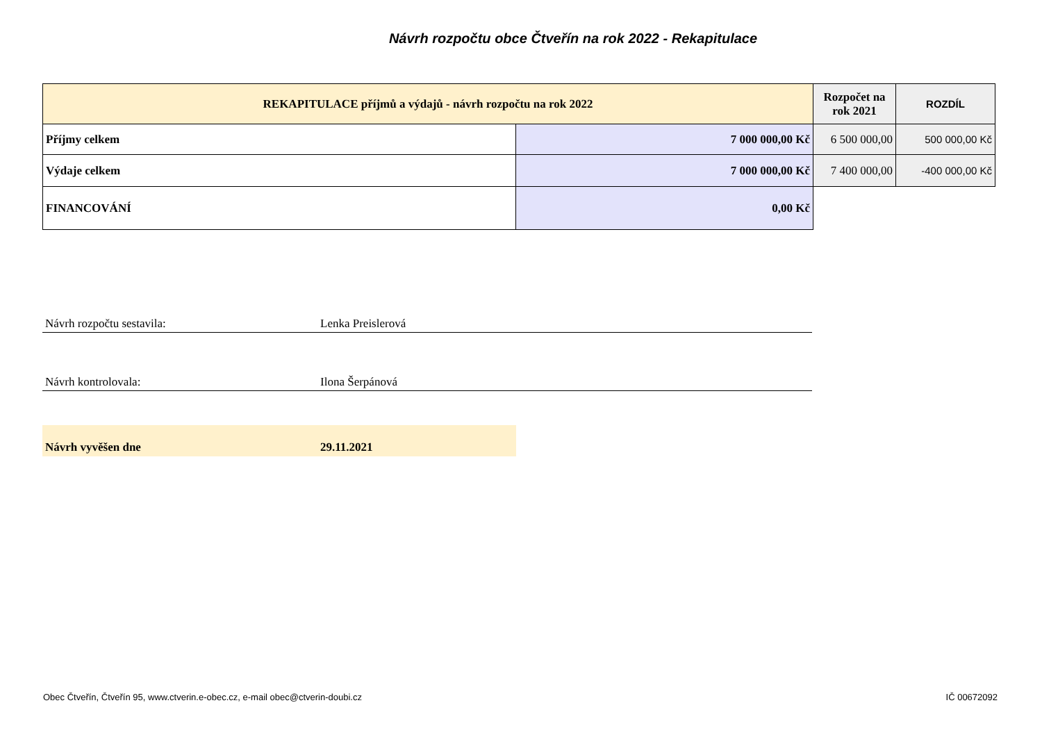Návrh rozpočtu obce Čtveřín na rok 2022 - Rekapitulace
| REKAPITULACE příjmů a výdajů - návrh rozpočtu na rok 2022 | | Rozpočet na rok 2021 | ROZDÍL |
| --- | --- | --- | --- |
| Příjmy celkem | 7 000 000,00 Kč | 6 500 000,00 | 500 000,00 Kč |
| Výdaje celkem | 7 000 000,00 Kč | 7 400 000,00 | -400 000,00 Kč |
| FINANCOVÁNÍ | 0,00 Kč | | |
Návrh rozpočtu sestavila: Lenka Preislerová
Návrh kontrolovala: Ilona Šerpánová
Návrh vyvěšen dne 29.11.2021
Obec Čtveřín, Čtveřín 95, www.ctverin.e-obec.cz, e-mail obec@ctverin-doubi.cz IČ 00672092